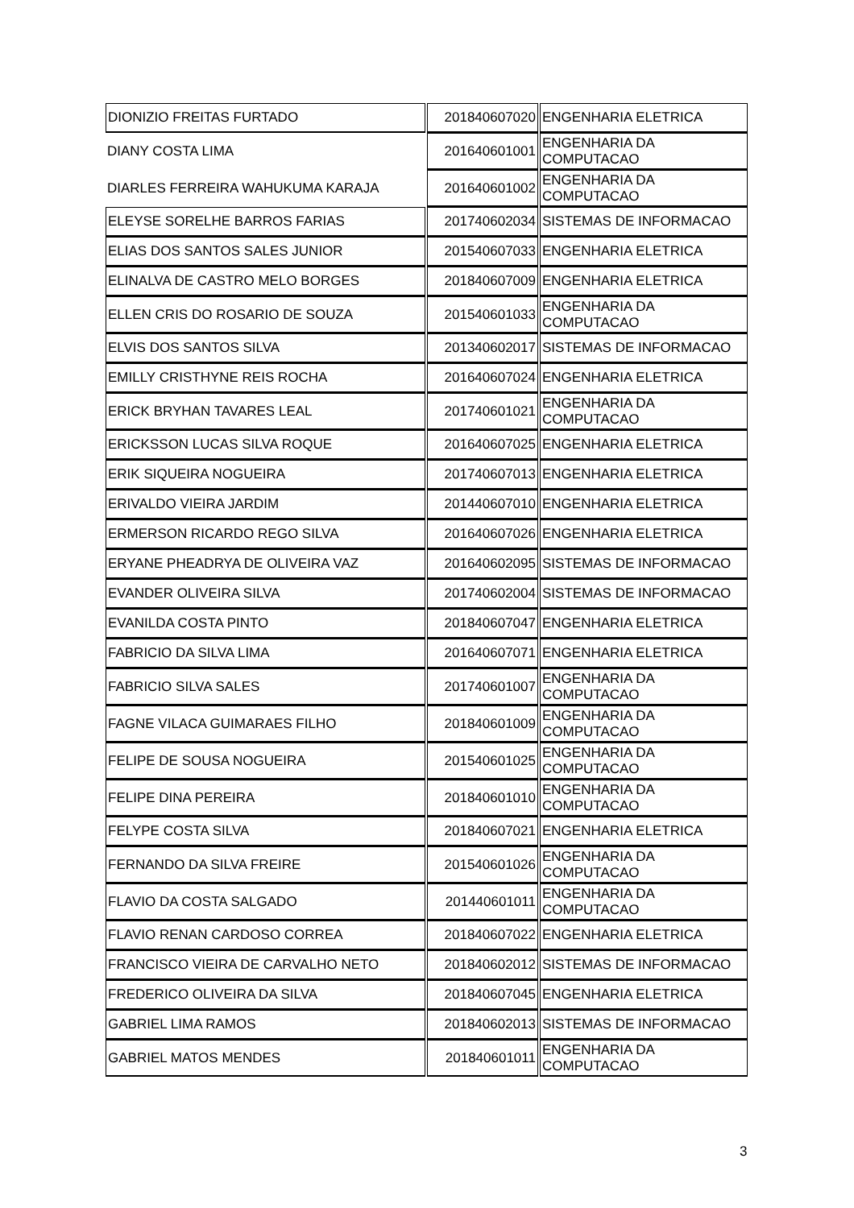| DIONIZIO FREITAS FURTADO | 201840607020 | ENGENHARIA ELETRICA |
| DIANY COSTA LIMA | 201640601001 | ENGENHARIA DA COMPUTACAO |
| DIARLES FERREIRA WAHUKUMA KARAJA | 201640601002 | ENGENHARIA DA COMPUTACAO |
| ELEYSE SORELHE BARROS FARIAS | 201740602034 | SISTEMAS DE INFORMACAO |
| ELIAS DOS SANTOS SALES JUNIOR | 201540607033 | ENGENHARIA ELETRICA |
| ELINALVA DE CASTRO MELO BORGES | 201840607009 | ENGENHARIA ELETRICA |
| ELLEN CRIS DO ROSARIO DE SOUZA | 201540601033 | ENGENHARIA DA COMPUTACAO |
| ELVIS DOS SANTOS SILVA | 201340602017 | SISTEMAS DE INFORMACAO |
| EMILLY CRISTHYNE REIS ROCHA | 201640607024 | ENGENHARIA ELETRICA |
| ERICK BRYHAN TAVARES LEAL | 201740601021 | ENGENHARIA DA COMPUTACAO |
| ERICKSSON LUCAS SILVA ROQUE | 201640607025 | ENGENHARIA ELETRICA |
| ERIK SIQUEIRA NOGUEIRA | 201740607013 | ENGENHARIA ELETRICA |
| ERIVALDO VIEIRA JARDIM | 201440607010 | ENGENHARIA ELETRICA |
| ERMERSON RICARDO REGO SILVA | 201640607026 | ENGENHARIA ELETRICA |
| ERYANE PHEADRYA DE OLIVEIRA VAZ | 201640602095 | SISTEMAS DE INFORMACAO |
| EVANDER OLIVEIRA SILVA | 201740602004 | SISTEMAS DE INFORMACAO |
| EVANILDA COSTA PINTO | 201840607047 | ENGENHARIA ELETRICA |
| FABRICIO DA SILVA LIMA | 201640607071 | ENGENHARIA ELETRICA |
| FABRICIO SILVA SALES | 201740601007 | ENGENHARIA DA COMPUTACAO |
| FAGNE VILACA GUIMARAES FILHO | 201840601009 | ENGENHARIA DA COMPUTACAO |
| FELIPE DE SOUSA NOGUEIRA | 201540601025 | ENGENHARIA DA COMPUTACAO |
| FELIPE DINA PEREIRA | 201840601010 | ENGENHARIA DA COMPUTACAO |
| FELYPE COSTA SILVA | 201840607021 | ENGENHARIA ELETRICA |
| FERNANDO DA SILVA FREIRE | 201540601026 | ENGENHARIA DA COMPUTACAO |
| FLAVIO DA COSTA SALGADO | 201440601011 | ENGENHARIA DA COMPUTACAO |
| FLAVIO RENAN CARDOSO CORREA | 201840607022 | ENGENHARIA ELETRICA |
| FRANCISCO VIEIRA DE CARVALHO NETO | 201840602012 | SISTEMAS DE INFORMACAO |
| FREDERICO OLIVEIRA DA SILVA | 201840607045 | ENGENHARIA ELETRICA |
| GABRIEL LIMA RAMOS | 201840602013 | SISTEMAS DE INFORMACAO |
| GABRIEL MATOS MENDES | 201840601011 | ENGENHARIA DA COMPUTACAO |
3